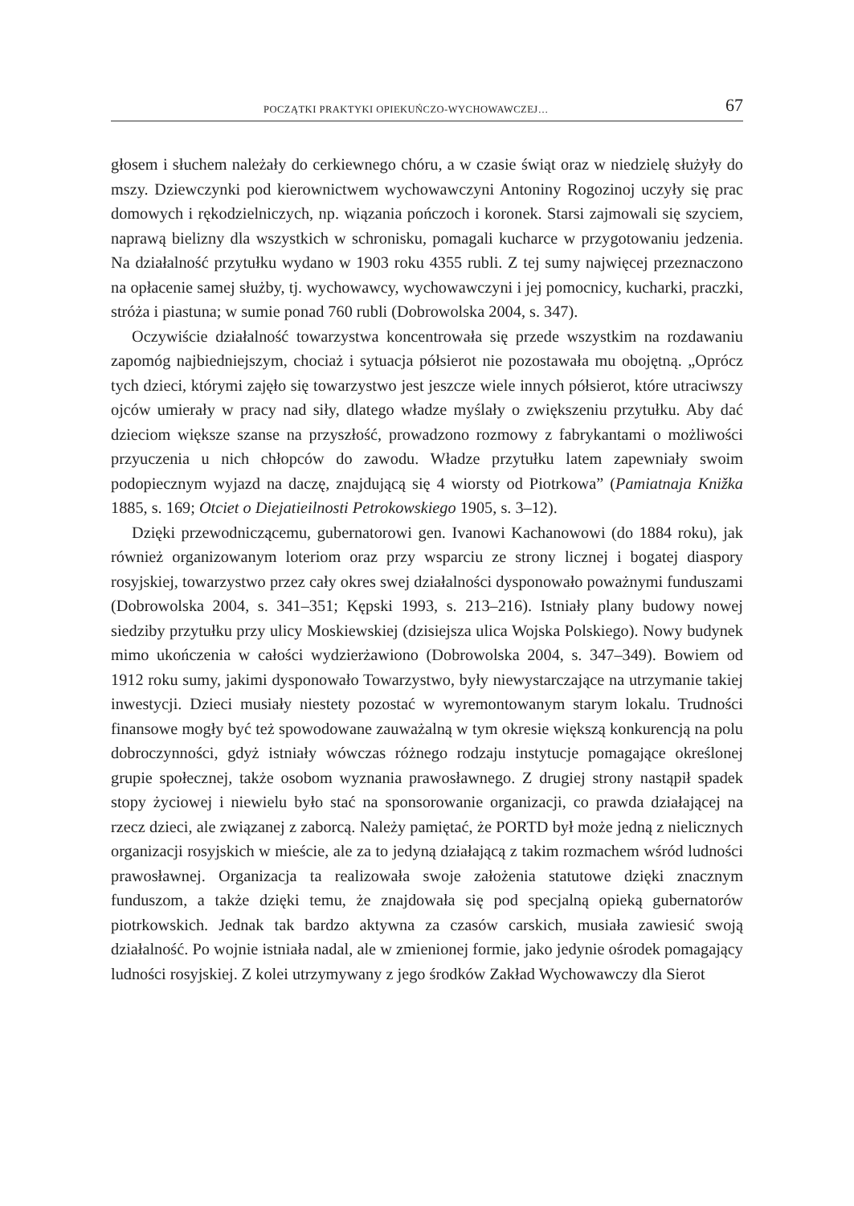POCZĄTKI PRAKTYKI OPIEKUŃCZO-WYCHOWAWCZEJ… 67
głosem i słuchem należały do cerkiewnego chóru, a w czasie świąt oraz w niedzielę służyły do mszy. Dziewczynki pod kierownictwem wychowawczyni Antoniny Rogozinoj uczyły się prac domowych i rękodzielniczych, np. wiązania pończoch i koronek. Starsi zajmowali się szyciem, naprawą bielizny dla wszystkich w schronisku, pomagali kucharce w przygotowaniu jedzenia. Na działalność przytułku wydano w 1903 roku 4355 rubli. Z tej sumy najwięcej przeznaczono na opłacenie samej służby, tj. wychowawcy, wychowawczyni i jej pomocnicy, kucharki, praczki, stróża i piastuna; w sumie ponad 760 rubli (Dobrowolska 2004, s. 347).
Oczywiście działalność towarzystwa koncentrowała się przede wszystkim na rozdawaniu zapomóg najbiedniejszym, chociaż i sytuacja półsierot nie pozostawała mu obojętną. „Oprócz tych dzieci, którymi zajęło się towarzystwo jest jeszcze wiele innych półsierot, które utraciwszy ojców umierały w pracy nad siły, dlatego władze myślały o zwiększeniu przytułku. Aby dać dzieciom większe szanse na przyszłość, prowadzono rozmowy z fabrykantami o możliwości przyuczenia u nich chłopców do zawodu. Władze przytułku latem zapewniały swoim podopiecznym wyjazd na daczę, znajdującą się 4 wiorsty od Piotrkowa” (Pamiatnaja Knižka 1885, s. 169; Otciet o Diejatieilnosti Petrokowskiego 1905, s. 3–12).
Dzięki przewodniczącemu, gubernatorowi gen. Ivanowi Kachanowowi (do 1884 roku), jak również organizowanym loteriom oraz przy wsparciu ze strony licznej i bogatej diaspory rosyjskiej, towarzystwo przez cały okres swej działalności dysponowało poważnymi funduszami (Dobrowolska 2004, s. 341–351; Kępski 1993, s. 213–216). Istniały plany budowy nowej siedziby przytułku przy ulicy Moskiewskiej (dzisiejsza ulica Wojska Polskiego). Nowy budynek mimo ukończenia w całości wydzierżawiono (Dobrowolska 2004, s. 347–349). Bowiem od 1912 roku sumy, jakimi dysponowało Towarzystwo, były niewystarczające na utrzymanie takiej inwestycji. Dzieci musiały niestety pozostać w wyremontowanym starym lokalu. Trudności finansowe mogły być też spowodowane zauważalną w tym okresie większą konkurencją na polu dobroczynności, gdyż istniały wówczas różnego rodzaju instytucje pomagające określonej grupie społecznej, także osobom wyznania prawosławnego. Z drugiej strony nastąpił spadek stopy życiowej i niewielu było stać na sponsorowanie organizacji, co prawda działającej na rzecz dzieci, ale związanej z zaborcą. Należy pamiętać, że PORTD był może jedną z nielicznych organizacji rosyjskich w mieście, ale za to jedyną działającą z takim rozmachem wśród ludności prawosławnej. Organizacja ta realizowała swoje założenia statutowe dzięki znacznym funduszom, a także dzięki temu, że znajdowała się pod specjalną opieką gubernatorów piotrkowskich. Jednak tak bardzo aktywna za czasów carskich, musiała zawiesić swoją działalność. Po wojnie istniała nadal, ale w zmienionej formie, jako jedynie ośrodek pomagający ludności rosyjskiej. Z kolei utrzymywany z jego środków Zakład Wychowawczy dla Sierot